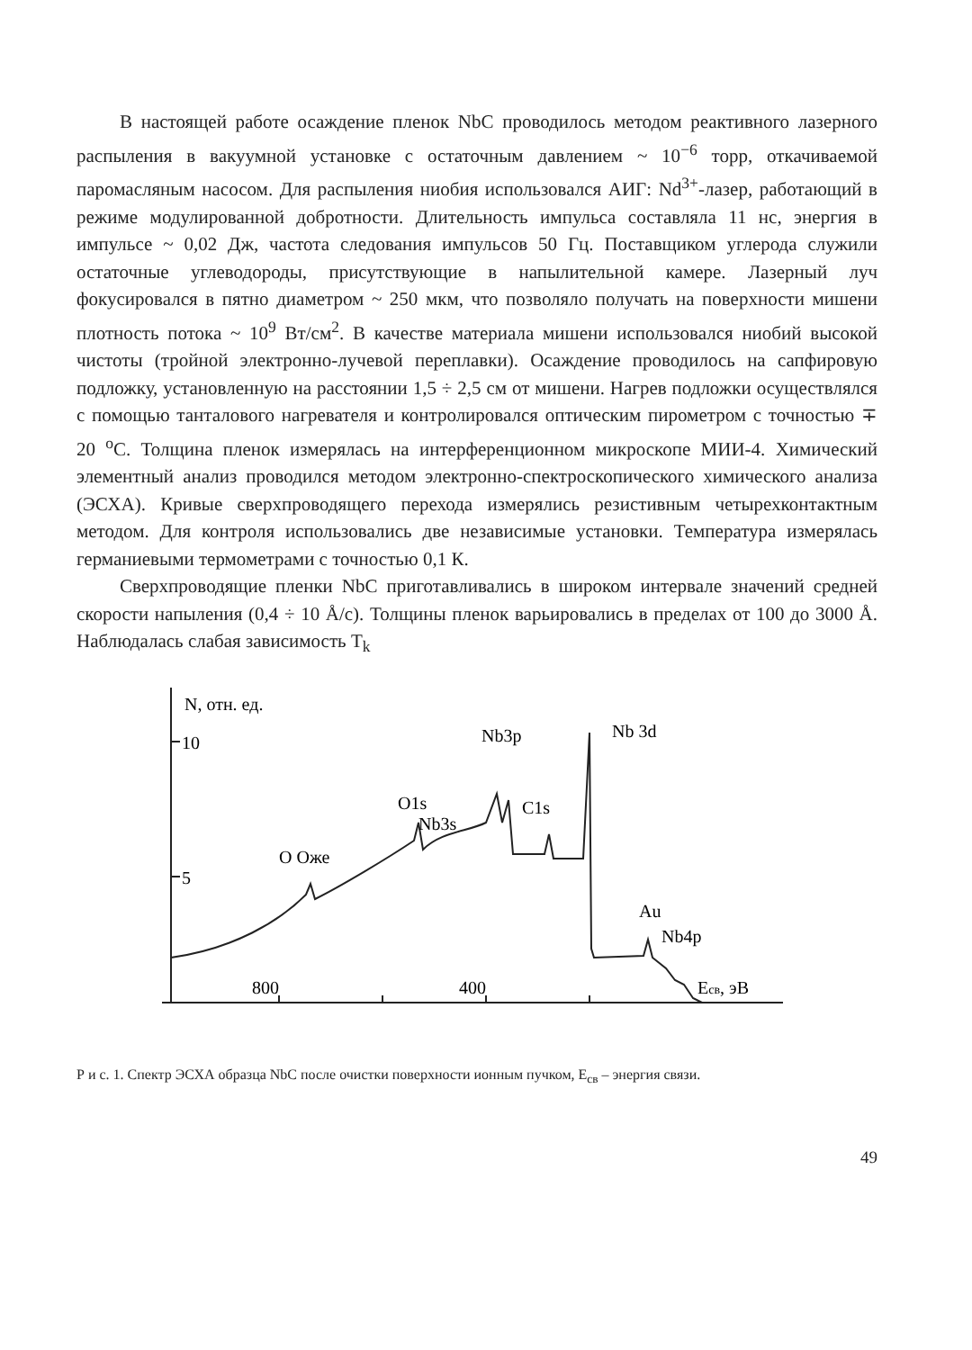В настоящей работе осаждение пленок NbC проводилось методом реактивного лазерного распыления в вакуумной установке с остаточным давлением ~ 10<sup>−6</sup> торр, откачиваемой паромасляным насосом. Для распыления ниобия использовался АИГ: Nd<sup>3+</sup>-лазер, работающий в режиме модулированной добротности. Длительность импульса составляла 11 нс, энергия в импульсе ~ 0,02 Дж, частота следования импульсов 50 Гц. Поставщиком углерода служили остаточные углеводороды, присутствующие в напылительной камере. Лазерный луч фокусировался в пятно диаметром ~ 250 мкм, что позволяло получать на поверхности мишени плотность потока ~ 10<sup>9</sup> Вт/см<sup>2</sup>. В качестве материала мишени использовался ниобий высокой чистоты (тройной электронно-лучевой переплавки). Осаждение проводилось на сапфировую подложку, установленную на расстоянии 1,5 ÷ 2,5 см от мишени. Нагрев подложки осуществлялся с помощью танталового нагревателя и контролировался оптическим пирометром с точностью ∓ 20 <sup>о</sup>С. Толщина пленок измерялась на интерференционном микроскопе МИИ-4. Химический элементный анализ проводился методом электронно-спектроскопического химического анализа (ЭСХА). Кривые сверхпроводящего перехода измерялись резистивным четырехконтактным методом. Для контроля использовались две независимые установки. Температура измерялась германиевыми термометрами с точностью 0,1 К.
Сверхпроводящие пленки NbC приготавливались в широком интервале значений средней скорости напыления (0,4 ÷ 10 Å/с). Толщины пленок варьировались в пределах от 100 до 3000 Å. Наблюдалась слабая зависимость T<sub>k</sub>
N, отн. ед.
10
5
Nb3p
Nb 3d
O1s
Nb3s
C1s
O Оже
Au
Nb4p
800
400
Eсв, эВ
Р и с. 1. Спектр ЭСХА образца NbC после очистки поверхности ионным пучком, E<sub>св</sub> – энергия связи.
49